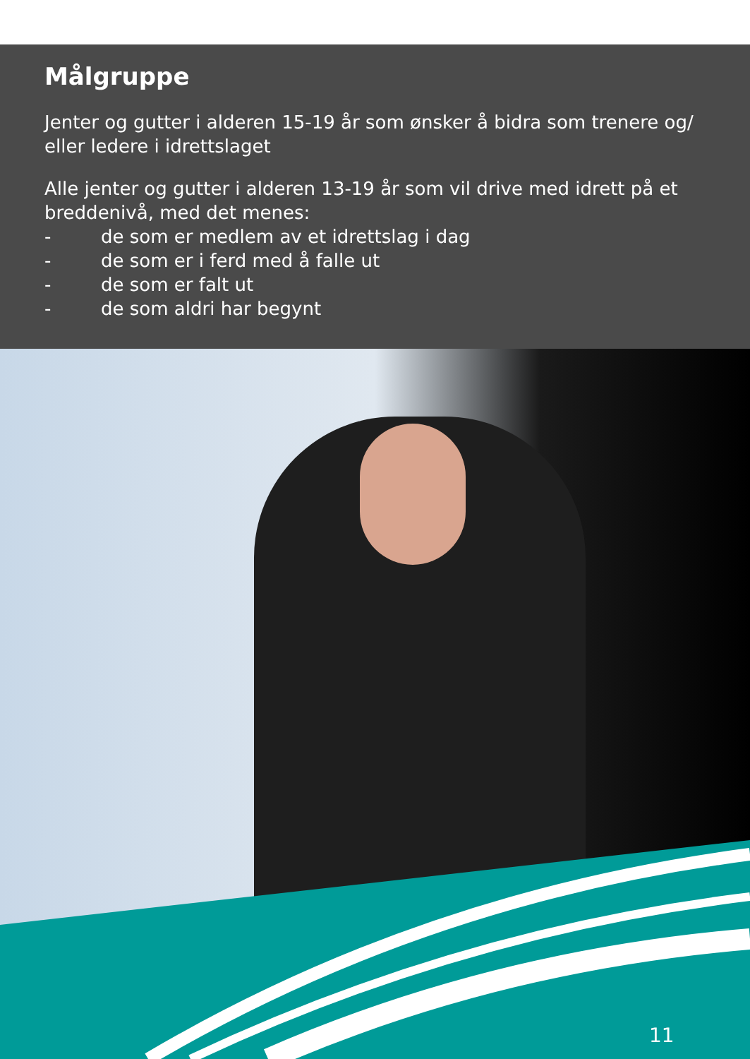Målgruppe
Jenter og gutter i alderen 15-19 år som ønsker å bidra som trenere og/ eller ledere i idrettslaget
Alle jenter og gutter i alderen 13-19 år som vil drive med idrett på et breddenivå, med det menes:
- de som er medlem av et idrettslag i dag
- de som er i ferd med å falle ut
- de som er falt ut
- de som aldri har begynt
11